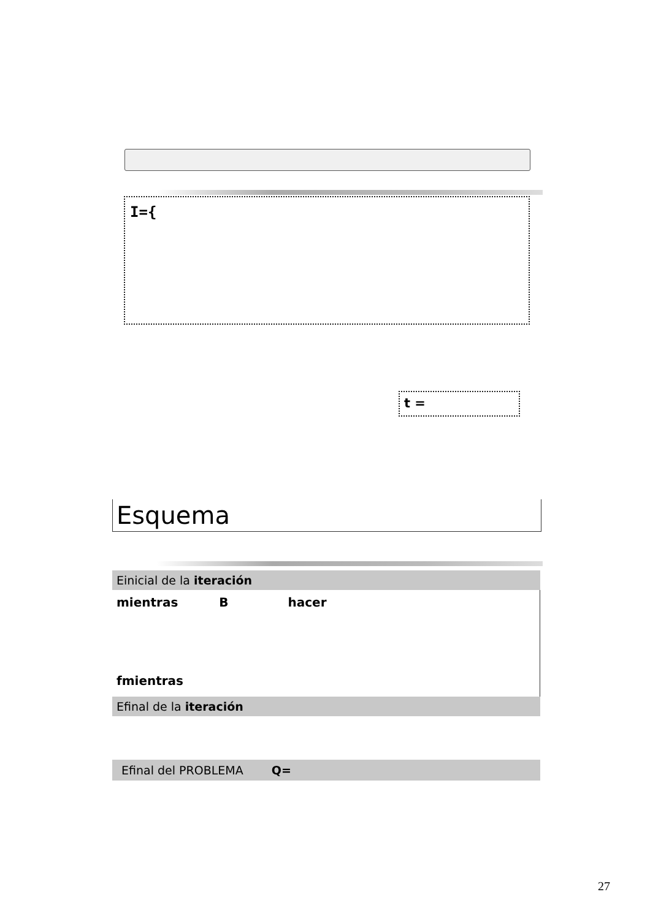I={
t =
Esquema
Einicial de la iteración
mientras B hacer
fmientras
Efinal de la iteración
Efinal del PROBLEMA Q=
27